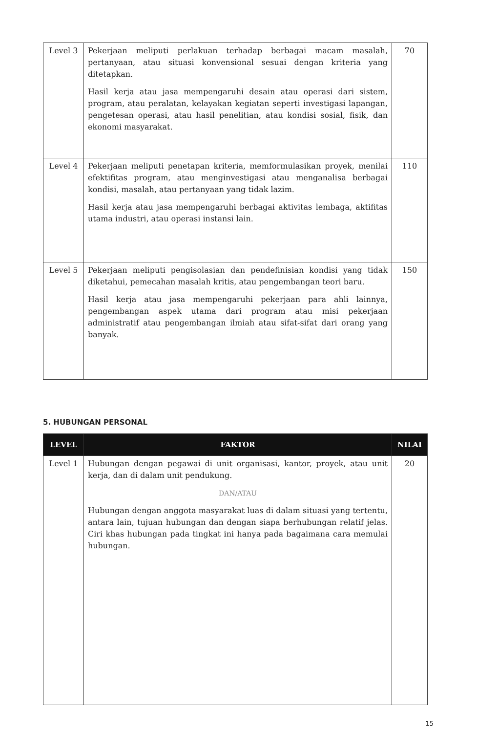| Level 3 | Pekerjaan meliputi perlakuan terhadap berbagai macam masalah, pertanyaan, atau situasi konvensional sesuai dengan kriteria yang ditetapkan. Hasil kerja atau jasa mempengaruhi desain atau operasi dari sistem, program, atau peralatan, kelayakan kegiatan seperti investigasi lapangan, pengetesan operasi, atau hasil penelitian, atau kondisi sosial, fisik, dan ekonomi masyarakat. | 70 |
| Level 4 | Pekerjaan meliputi penetapan kriteria, memformulasikan proyek, menilai efektifitas program, atau menginvestigasi atau menganalisa berbagai kondisi, masalah, atau pertanyaan yang tidak lazim. Hasil kerja atau jasa mempengaruhi berbagai aktivitas lembaga, aktifitas utama industri, atau operasi instansi lain. | 110 |
| Level 5 | Pekerjaan meliputi pengisolasian dan pendefinisian kondisi yang tidak diketahui, pemecahan masalah kritis, atau pengembangan teori baru. Hasil kerja atau jasa mempengaruhi pekerjaan para ahli lainnya, pengembangan aspek utama dari program atau misi pekerjaan administratif atau pengembangan ilmiah atau sifat-sifat dari orang yang banyak. | 150 |
5. HUBUNGAN PERSONAL
| LEVEL | FAKTOR | NILAI |
| --- | --- | --- |
| Level 1 | Hubungan dengan pegawai di unit organisasi, kantor, proyek, atau unit kerja, dan di dalam unit pendukung. DAN/ATAU Hubungan dengan anggota masyarakat luas di dalam situasi yang tertentu, antara lain, tujuan hubungan dan dengan siapa berhubungan relatif jelas. Ciri khas hubungan pada tingkat ini hanya pada bagaimana cara memulai hubungan. | 20 |
15